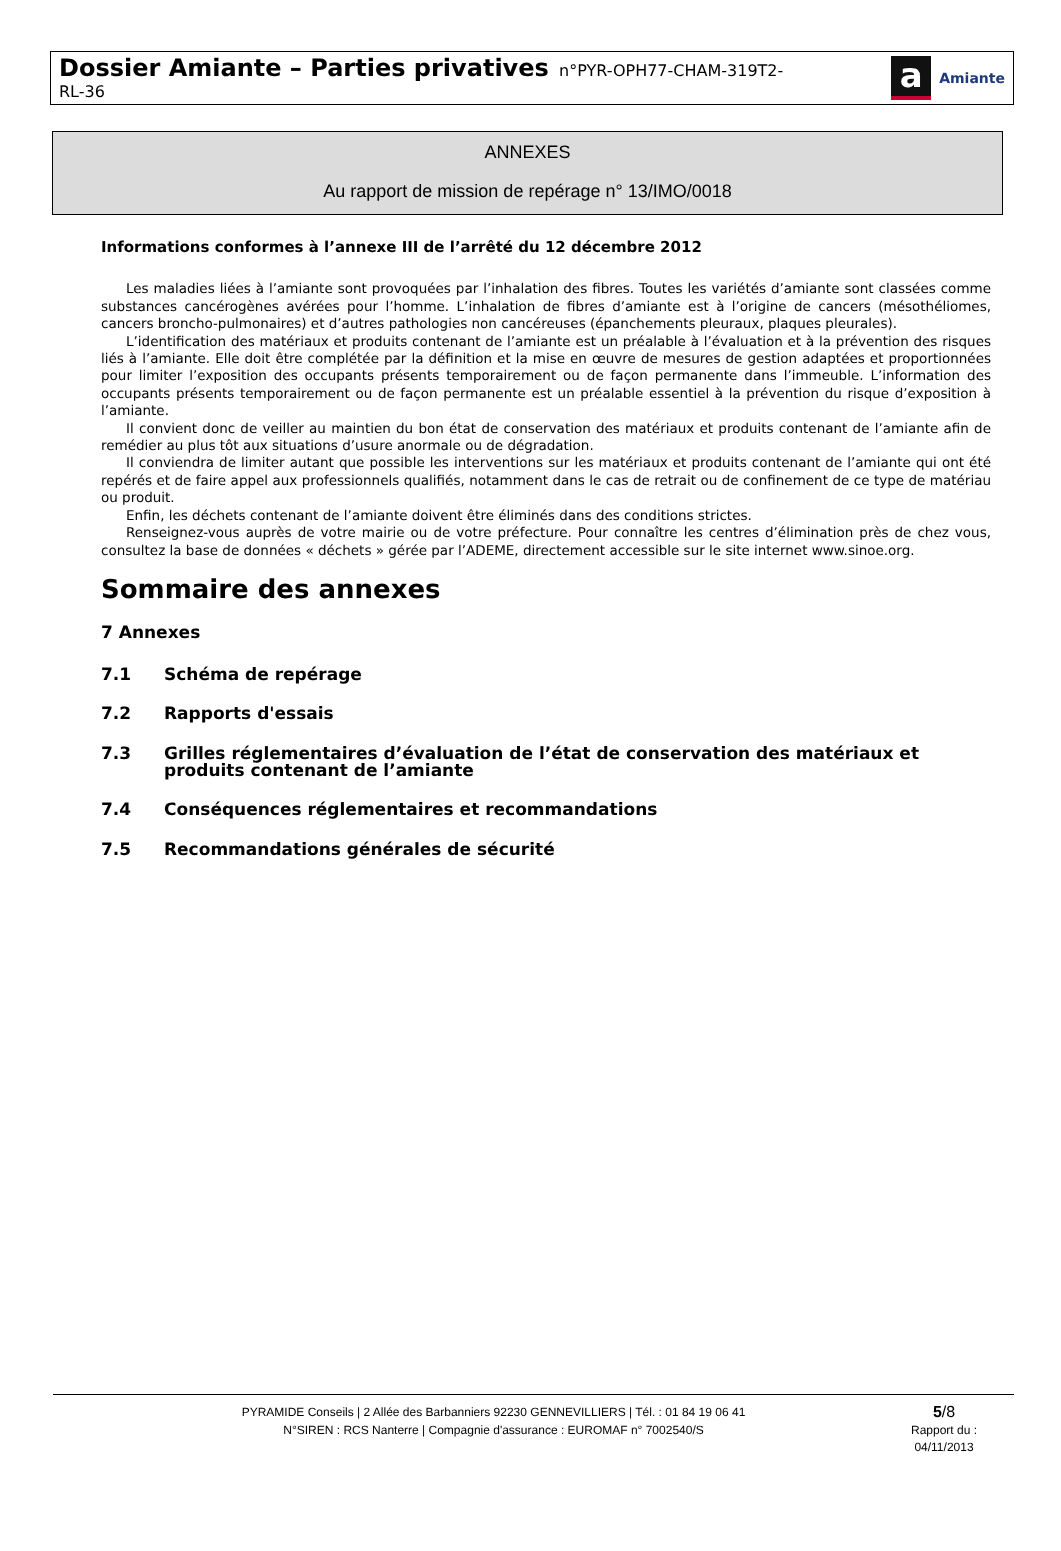Dossier Amiante – Parties privatives n°PYR-OPH77-CHAM-319T2-
RL-36
a
Amiante
ANNEXES
Au rapport de mission de repérage n° 13/IMO/0018
Informations conformes à l’annexe III de l’arrêté du 12 décembre 2012
Les maladies liées à l’amiante sont provoquées par l’inhalation des fibres. Toutes les variétés d’amiante sont classées comme substances cancérogènes avérées pour l’homme. L’inhalation de fibres d’amiante est à l’origine de cancers (mésothéliomes, cancers broncho-pulmonaires) et d’autres pathologies non cancéreuses (épanchements pleuraux, plaques pleurales).
L’identification des matériaux et produits contenant de l’amiante est un préalable à l’évaluation et à la prévention des risques liés à l’amiante. Elle doit être complétée par la définition et la mise en œuvre de mesures de gestion adaptées et proportionnées pour limiter l’exposition des occupants présents temporairement ou de façon permanente dans l’immeuble. L’information des occupants présents temporairement ou de façon permanente est un préalable essentiel à la prévention du risque d’exposition à l’amiante.
Il convient donc de veiller au maintien du bon état de conservation des matériaux et produits contenant de l’amiante afin de remédier au plus tôt aux situations d’usure anormale ou de dégradation.
Il conviendra de limiter autant que possible les interventions sur les matériaux et produits contenant de l’amiante qui ont été repérés et de faire appel aux professionnels qualifiés, notamment dans le cas de retrait ou de confinement de ce type de matériau ou produit.
Enfin, les déchets contenant de l’amiante doivent être éliminés dans des conditions strictes.
Renseignez-vous auprès de votre mairie ou de votre préfecture. Pour connaître les centres d’élimination près de chez vous, consultez la base de données « déchets » gérée par l’ADEME, directement accessible sur le site internet www.sinoe.org.
Sommaire des annexes
7 Annexes
7.1 Schéma de repérage
7.2 Rapports d'essais
7.3 Grilles réglementaires d’évaluation de l’état de conservation des matériaux et produits contenant de l’amiante
7.4 Conséquences réglementaires et recommandations
7.5 Recommandations générales de sécurité
PYRAMIDE Conseils | 2 Allée des Barbanniers 92230 GENNEVILLIERS | Tél. : 01 84 19 06 41
N°SIREN : RCS Nanterre | Compagnie d'assurance : EUROMAF n° 7002540/S
5/8
Rapport du :
04/11/2013